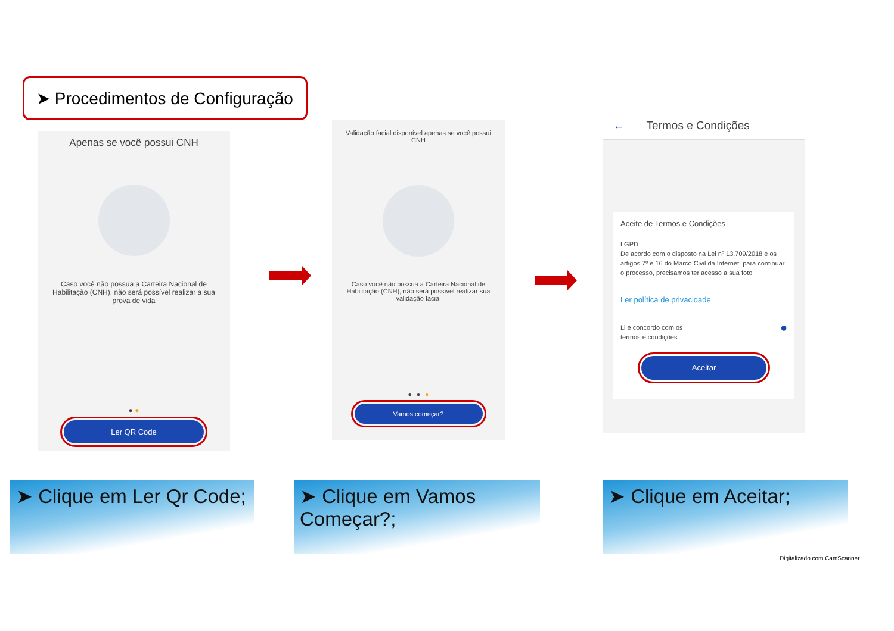➤ Procedimentos de Configuração
Apenas se você possui CNH
Caso você não possua a Carteira Nacional de Habilitação (CNH), não será possível realizar a sua prova de vida
● ●
Ler QR Code
Validação facial disponível apenas se você possui CNH
Caso você não possua a Carteira Nacional de Habilitação (CNH), não será possível realizar sua validação facial
● ● ●
Vamos começar?
← Termos e Condições
Aceite de Termos e Condições
LGPD
De acordo com o disposto na Lei nº 13.709/2018 e os artigos 7º e 16 do Marco Civil da Internet, para continuar o processo, precisamos ter acesso a sua foto
Ler política de privacidade
Li e concordo com os
termos e condições ●
Aceitar
➤ Clique em Ler Qr Code;
➤ Clique em Vamos Começar?;
➤ Clique em Aceitar;
Digitalizado com CamScanner